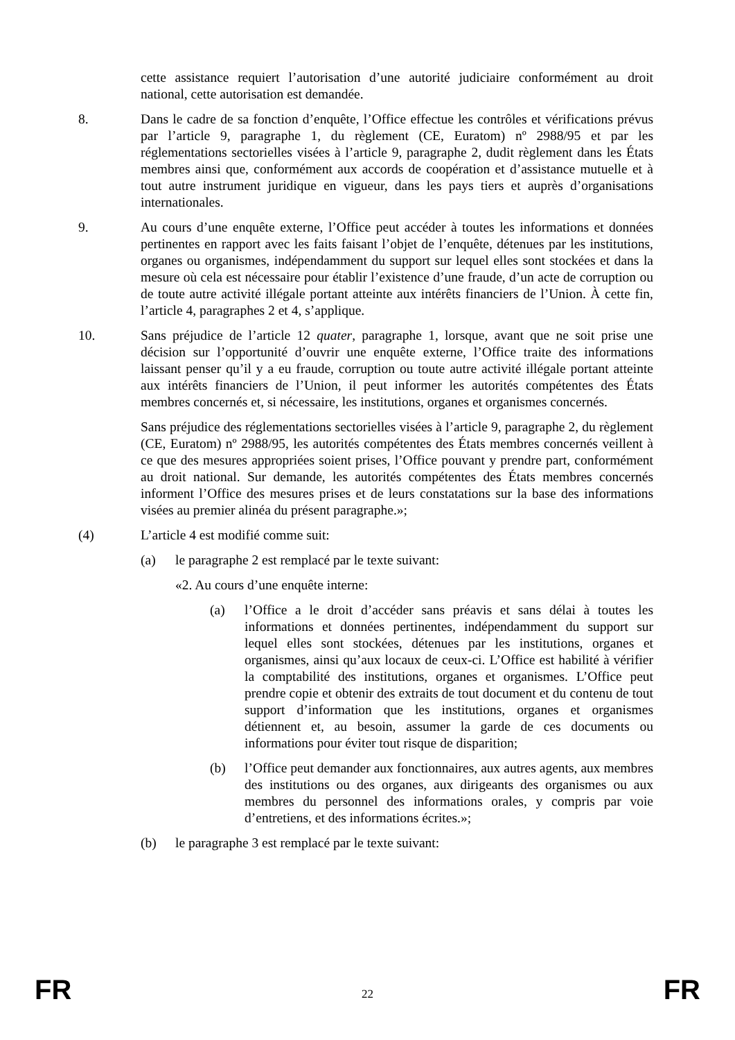cette assistance requiert l’autorisation d’une autorité judiciaire conformément au droit national, cette autorisation est demandée.
8. Dans le cadre de sa fonction d’enquête, l’Office effectue les contrôles et vérifications prévus par l’article 9, paragraphe 1, du règlement (CE, Euratom) nº 2988/95 et par les réglementations sectorielles visées à l’article 9, paragraphe 2, dudit règlement dans les États membres ainsi que, conformément aux accords de coopération et d’assistance mutuelle et à tout autre instrument juridique en vigueur, dans les pays tiers et auprès d’organisations internationales.
9. Au cours d’une enquête externe, l’Office peut accéder à toutes les informations et données pertinentes en rapport avec les faits faisant l’objet de l’enquête, détenues par les institutions, organes ou organismes, indépendamment du support sur lequel elles sont stockées et dans la mesure où cela est nécessaire pour établir l’existence d’une fraude, d’un acte de corruption ou de toute autre activité illégale portant atteinte aux intérêts financiers de l’Union. À cette fin, l’article 4, paragraphes 2 et 4, s’applique.
10. Sans préjudice de l’article 12 quater, paragraphe 1, lorsque, avant que ne soit prise une décision sur l’opportunité d’ouvrir une enquête externe, l’Office traite des informations laissant penser qu’il y a eu fraude, corruption ou toute autre activité illégale portant atteinte aux intérêts financiers de l’Union, il peut informer les autorités compétentes des États membres concernés et, si nécessaire, les institutions, organes et organismes concernés.
Sans préjudice des réglementations sectorielles visées à l’article 9, paragraphe 2, du règlement (CE, Euratom) nº 2988/95, les autorités compétentes des États membres concernés veillent à ce que des mesures appropriées soient prises, l’Office pouvant y prendre part, conformément au droit national. Sur demande, les autorités compétentes des États membres concernés informent l’Office des mesures prises et de leurs constatations sur la base des informations visées au premier alinéa du présent paragraphe.»;
(4) L’article 4 est modifié comme suit:
(a) le paragraphe 2 est remplacé par le texte suivant:
«2. Au cours d’une enquête interne:
(a) l’Office a le droit d’accéder sans préavis et sans délai à toutes les informations et données pertinentes, indépendamment du support sur lequel elles sont stockées, détenues par les institutions, organes et organismes, ainsi qu’aux locaux de ceux-ci. L’Office est habilité à vérifier la comptabilité des institutions, organes et organismes. L’Office peut prendre copie et obtenir des extraits de tout document et du contenu de tout support d’information que les institutions, organes et organismes détiennent et, au besoin, assumer la garde de ces documents ou informations pour éviter tout risque de disparition;
(b) l’Office peut demander aux fonctionnaires, aux autres agents, aux membres des institutions ou des organes, aux dirigeants des organismes ou aux membres du personnel des informations orales, y compris par voie d’entretiens, et des informations écrites.»;
(b) le paragraphe 3 est remplacé par le texte suivant:
FR 22 FR